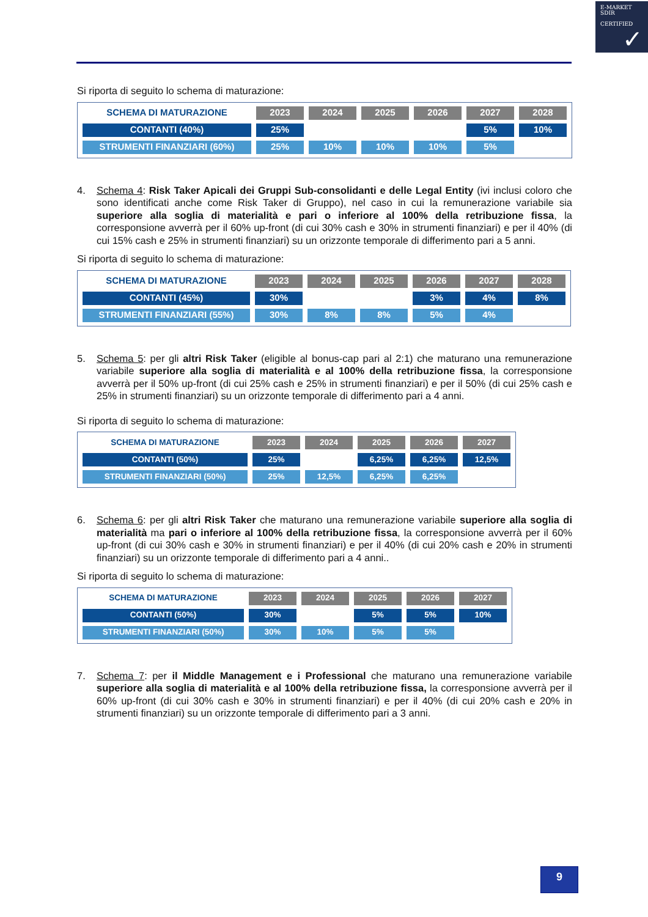E-MARKET
SDIR
CERTIFIED
✓
Si riporta di seguito lo schema di maturazione:
| SCHEMA DI MATURAZIONE | 2023 | 2024 | 2025 | 2026 | 2027 | 2028 |
| --- | --- | --- | --- | --- | --- | --- |
| CONTANTI (40%) | 25% | | | | 5% | 10% |
| STRUMENTI FINANZIARI (60%) | 25% | 10% | 10% | 10% | 5% | |
4. Schema 4: Risk Taker Apicali dei Gruppi Sub-consolidanti e delle Legal Entity (ivi inclusi coloro che sono identificati anche come Risk Taker di Gruppo), nel caso in cui la remunerazione variabile sia superiore alla soglia di materialità e pari o inferiore al 100% della retribuzione fissa, la corresponsione avverrà per il 60% up-front (di cui 30% cash e 30% in strumenti finanziari) e per il 40% (di cui 15% cash e 25% in strumenti finanziari) su un orizzonte temporale di differimento pari a 5 anni.
Si riporta di seguito lo schema di maturazione:
| SCHEMA DI MATURAZIONE | 2023 | 2024 | 2025 | 2026 | 2027 | 2028 |
| --- | --- | --- | --- | --- | --- | --- |
| CONTANTI (45%) | 30% | | | 3% | 4% | 8% |
| STRUMENTI FINANZIARI (55%) | 30% | 8% | 8% | 5% | 4% | |
5. Schema 5: per gli altri Risk Taker (eligible al bonus-cap pari al 2:1) che maturano una remunerazione variabile superiore alla soglia di materialità e al 100% della retribuzione fissa, la corresponsione avverrà per il 50% up-front (di cui 25% cash e 25% in strumenti finanziari) e per il 50% (di cui 25% cash e 25% in strumenti finanziari) su un orizzonte temporale di differimento pari a 4 anni.
Si riporta di seguito lo schema di maturazione:
| SCHEMA DI MATURAZIONE | 2023 | 2024 | 2025 | 2026 | 2027 |
| --- | --- | --- | --- | --- | --- |
| CONTANTI (50%) | 25% | | 6,25% | 6,25% | 12,5% |
| STRUMENTI FINANZIARI (50%) | 25% | 12,5% | 6,25% | 6,25% | |
6. Schema 6: per gli altri Risk Taker che maturano una remunerazione variabile superiore alla soglia di materialità ma pari o inferiore al 100% della retribuzione fissa, la corresponsione avverrà per il 60% up-front (di cui 30% cash e 30% in strumenti finanziari) e per il 40% (di cui 20% cash e 20% in strumenti finanziari) su un orizzonte temporale di differimento pari a 4 anni..
Si riporta di seguito lo schema di maturazione:
| SCHEMA DI MATURAZIONE | 2023 | 2024 | 2025 | 2026 | 2027 |
| --- | --- | --- | --- | --- | --- |
| CONTANTI (50%) | 30% | | 5% | 5% | 10% |
| STRUMENTI FINANZIARI (50%) | 30% | 10% | 5% | 5% | |
7. Schema 7: per il Middle Management e i Professional che maturano una remunerazione variabile superiore alla soglia di materialità e al 100% della retribuzione fissa, la corresponsione avverrà per il 60% up-front (di cui 30% cash e 30% in strumenti finanziari) e per il 40% (di cui 20% cash e 20% in strumenti finanziari) su un orizzonte temporale di differimento pari a 3 anni.
9